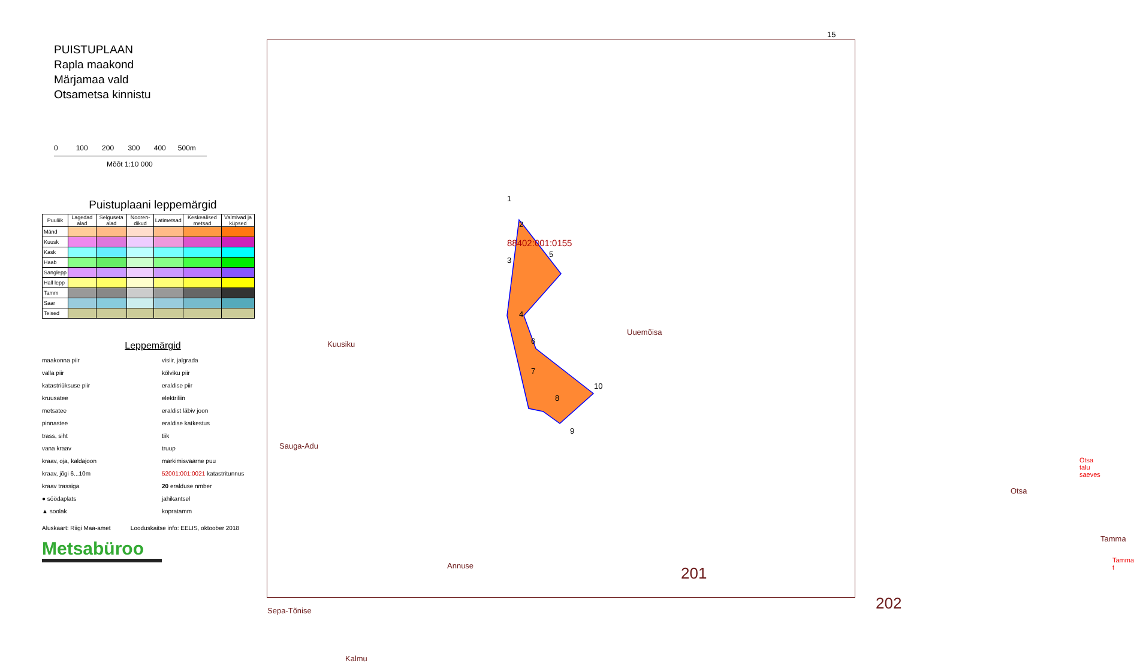PUISTUPLAAN
Rapla maakond
Märjamaa vald
Otsametsa kinnistu
0 100 200 300 400 500m
Mõõt 1:10 000
Puistuplaani leppemärgid
| Puuliik | Lagedad alad | Selguseta alad | Nooren-dikud | Latimetsad | Keskealised metsad | Valmivad ja küpsed |
| --- | --- | --- | --- | --- | --- | --- |
| Mänd | | | | | | |
| Kuusk | | | | | | |
| Kask | | | | | | |
| Haab | | | | | | |
| Sanglepp | | | | | | |
| Hall lepp | | | | | | |
| Tamm | | | | | | |
| Saar | | | | | | |
| Teised | | | | | | |
Leppemärgid
maakonna piir
visiir, jalgrada
valla piir
kõlviku piir
katastriüksuse piir
eraldise piir
kruusatee
elektriliin
metsatee
eraldist läbiv joon
pinnastee
eraldise katkestus
trass, siht
tiik
vana kraav
truup
kraav, oja, kaldajoon
märkimisväärne puu
kraav, jõgi 6...10m
52001:001:0021 katastritunnus
kraav trassiga
20 eralduse nmber
● söödaplats
jahikantsel
▲ soolak
kopratamm
Aluskaart: Riigi Maa-amet Looduskaitse info: EELIS, oktoober 2018
Metsabüroo
15
Kuusiku
Sauga-Adu
Sepa-Tõnise
Annuse
Kalmu
88402:001:0155
1
2
3
4
5
6
7
8
9
10
Uuemõisa
201
202
Otsa
Otsa talu saeves
Tamma
Tamma t